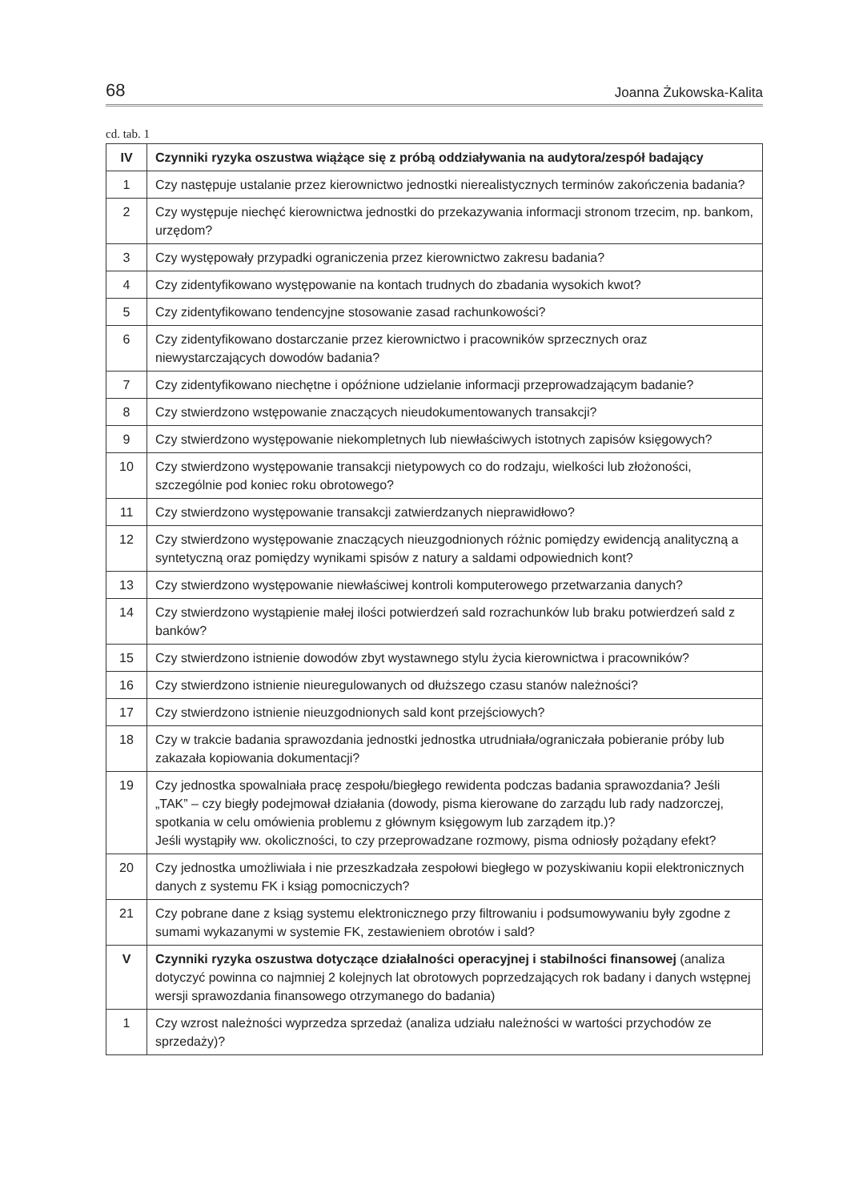68 Joanna Żukowska-Kalita
cd. tab. 1
| IV | Czynniki ryzyka oszustwa wiążące się z próbą oddziaływania na audytora/zespół badający |
| 1 | Czy następuje ustalanie przez kierownictwo jednostki nierealistycznych terminów zakończenia badania? |
| 2 | Czy występuje niechęć kierownictwa jednostki do przekazywania informacji stronom trzecim, np. bankom, urzędom? |
| 3 | Czy występowały przypadki ograniczenia przez kierownictwo zakresu badania? |
| 4 | Czy zidentyfikowano występowanie na kontach trudnych do zbadania wysokich kwot? |
| 5 | Czy zidentyfikowano tendencyjne stosowanie zasad rachunkowości? |
| 6 | Czy zidentyfikowano dostarczanie przez kierownictwo i pracowników sprzecznych oraz niewystarczających dowodów badania? |
| 7 | Czy zidentyfikowano niechętne i opóźnione udzielanie informacji przeprowadzającym badanie? |
| 8 | Czy stwierdzono wstępowanie znaczących nieudokumentowanych transakcji? |
| 9 | Czy stwierdzono występowanie niekompletnych lub niewłaściwych istotnych zapisów księgowych? |
| 10 | Czy stwierdzono występowanie transakcji nietypowych co do rodzaju, wielkości lub złożoności, szczególnie pod koniec roku obrotowego? |
| 11 | Czy stwierdzono występowanie transakcji zatwierdzanych nieprawidłowo? |
| 12 | Czy stwierdzono występowanie znaczących nieuzgodnionych różnic pomiędzy ewidencją analityczną a syntetyczną oraz pomiędzy wynikami spisów z natury a saldami odpowiednich kont? |
| 13 | Czy stwierdzono występowanie niewłaściwej kontroli komputerowego przetwarzania danych? |
| 14 | Czy stwierdzono wystąpienie małej ilości potwierdzeń sald rozrachunków lub braku potwierdzeń sald z banków? |
| 15 | Czy stwierdzono istnienie dowodów zbyt wystawnego stylu życia kierownictwa i pracowników? |
| 16 | Czy stwierdzono istnienie nieuregulowanych od dłuższego czasu stanów należności? |
| 17 | Czy stwierdzono istnienie nieuzgodnionych sald kont przejściowych? |
| 18 | Czy w trakcie badania sprawozdania jednostki jednostka utrudniała/ograniczała pobieranie próby lub zakazała kopiowania dokumentacji? |
| 19 | Czy jednostka spowalniała pracę zespołu/biegłego rewidenta podczas badania sprawozdania? Jeśli „TAK” – czy biegły podejmował działania (dowody, pisma kierowane do zarządu lub rady nadzorczej, spotkania w celu omówienia problemu z głównym księgowym lub zarządem itp.)? Jeśli wystąpiły ww. okoliczności, to czy przeprowadzane rozmowy, pisma odniosły pożądany efekt? |
| 20 | Czy jednostka umożliwiała i nie przeszkadzała zespołowi biegłego w pozyskiwaniu kopii elektronicznych danych z systemu FK i ksiąg pomocniczych? |
| 21 | Czy pobrane dane z ksiąg systemu elektronicznego przy filtrowaniu i podsumowywaniu były zgodne z sumami wykazanymi w systemie FK, zestawieniem obrotów i sald? |
| V | Czynniki ryzyka oszustwa dotyczące działalności operacyjnej i stabilności finansowej (analiza dotyczyć powinna co najmniej 2 kolejnych lat obrotowych poprzedzających rok badany i danych wstępnej wersji sprawozdania finansowego otrzymanego do badania) |
| 1 | Czy wzrost należności wyprzedza sprzedaż (analiza udziału należności w wartości przychodów ze sprzedaży)? |